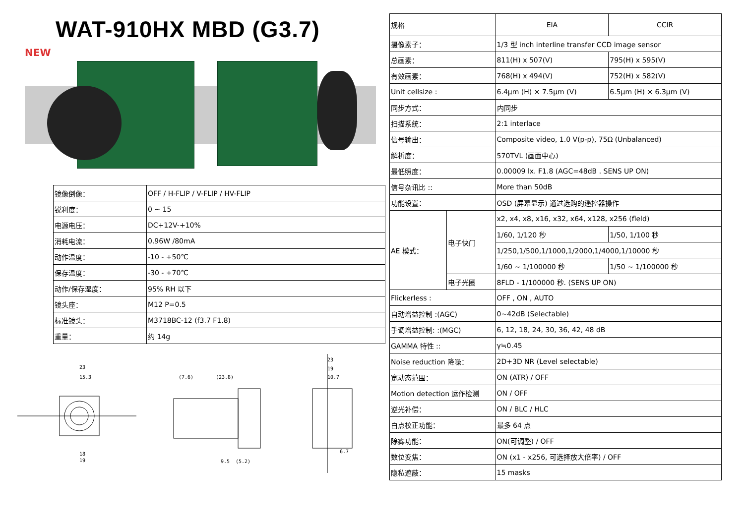WAT-910HX MBD (G3.7)
NEW
| 镜像倒像： | OFF / H-FLIP / V-FLIP / HV-FLIP |
| 锐利度： | 0 ~ 15 |
| 电源电压： | DC+12V-+10% |
| 消耗电流： | 0.96W /80mA |
| 动作温度： | -10 - +50℃ |
| 保存温度： | -30 - +70℃ |
| 动作/保存湿度： | 95% RH 以下 |
| 镜头座： | M12 P=0.5 |
| 标准镜头： | M3718BC-12 (f3.7 F1.8) |
| 重量： | 约 14g |
23
15.3
18
19
(7.6)
(23.8)
9.5
(5.2)
23
19
10.7
6.7
| 规格 | | EIA | CCIR |
| 摄像素子： | | 1/3 型 inch interline transfer CCD image sensor | |
| 总画素： | | 811(H) x 507(V) | 795(H) x 595(V) |
| 有效画素： | | 768(H) x 494(V) | 752(H) x 582(V) |
| Unit cellsize : | | 6.4μm (H) × 7.5μm (V) | 6.5μm (H) × 6.3μm (V) |
| 同步方式： | | 内同步 | |
| 扫描系统： | | 2:1 interlace | |
| 信号输出： | | Composite video, 1.0 V(p-p), 75Ω (Unbalanced) | |
| 解析度： | | 570TVL (画面中心) | |
| 最低照度： | | 0.00009 lx. F1.8 (AGC=48dB . SENS UP ON) | |
| 信号杂讯比 :: | | More than 50dB | |
| 功能设置： | | OSD (屏幕显示) 通过选购的遥控器操作 | |
| AE 模式： | 电子快门 | x2, x4, x8, x16, x32, x64, x128, x256 (fleld) | |
| | | 1/60, 1/120 秒 | 1/50, 1/100 秒 |
| | | 1/250,1/500,1/1000,1/2000,1/4000,1/10000 秒 | |
| | | 1/60 ~ 1/100000 秒 | 1/50 ~ 1/100000 秒 |
| | 电子光圈 | 8FLD - 1/100000 秒. (SENS UP ON) | |
| Flickerless : | | OFF , ON , AUTO | |
| 自动增益控制 :(AGC) | | 0~42dB (Selectable) | |
| 手调增益控制: :(MGC) | | 6, 12, 18, 24, 30, 36, 42, 48 dB | |
| GAMMA 特性 :: | | γ≒0.45 | |
| Noise reduction 降噪： | | 2D+3D NR (Level selectable) | |
| 宽动态范围： | | ON (ATR) / OFF | |
| Motion detection 运作检测 | | ON / OFF | |
| 逆光补偿： | | ON / BLC / HLC | |
| 白点校正功能： | | 最多 64 点 | |
| 除雾功能： | | ON(可调整) / OFF | |
| 数位变焦： | | ON (x1 - x256, 可选择放大倍率) / OFF | |
| 隐私遮蔽： | | 15 masks | |